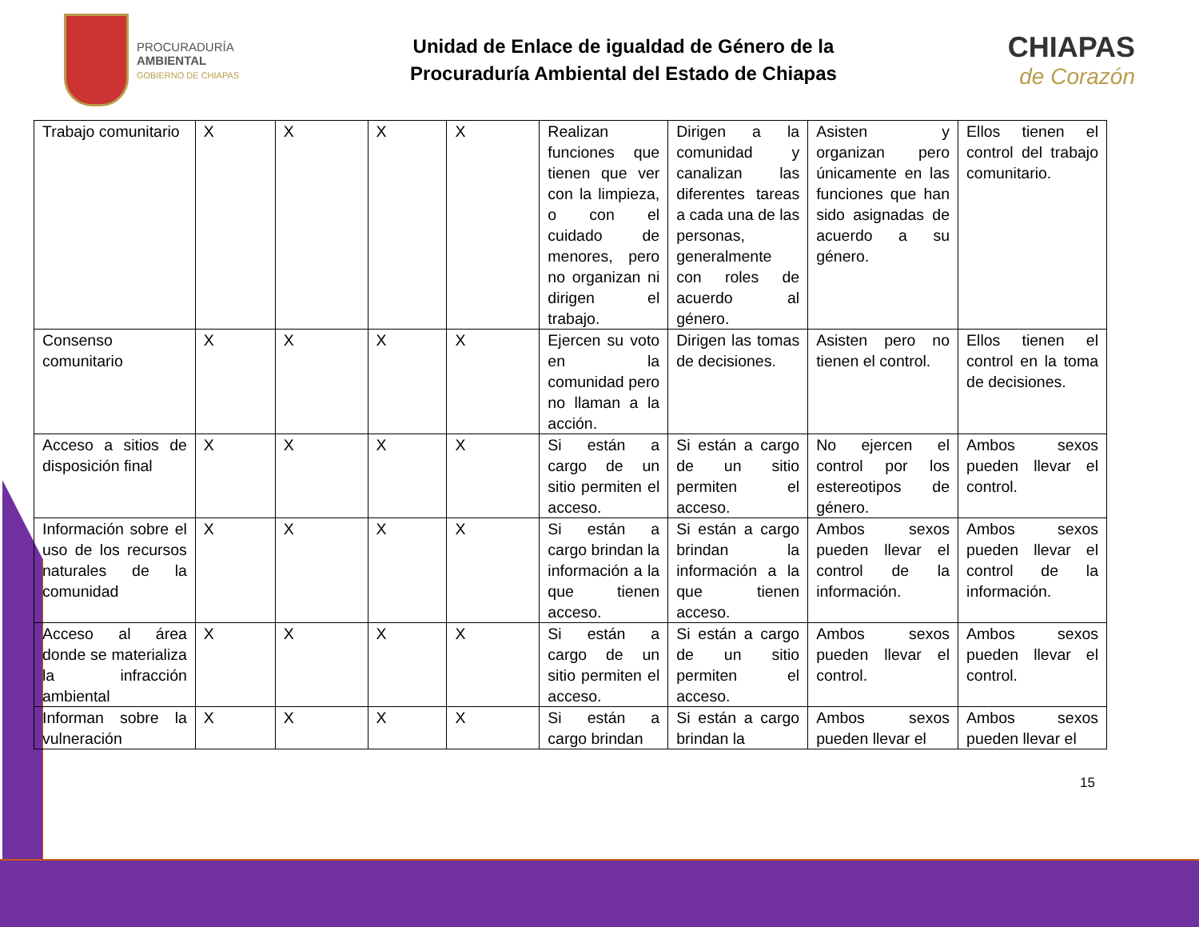PROCURADURÍA
AMBIENTAL
GOBIERNO DE CHIAPAS
Unidad de Enlace de igualdad de Género de la
Procuraduría Ambiental del Estado de Chiapas
CHIAPAS
de Corazón
| Trabajo comunitario | X | X | X | X | Realizan funciones que tienen que ver con la limpieza, o con el cuidado de menores, pero no organizan ni dirigen el trabajo. | Dirigen a la comunidad y canalizan las diferentes tareas a cada una de las personas, generalmente con roles de acuerdo al género. | Asisten y organizan pero únicamente en las funciones que han sido asignadas de acuerdo a su género. | Ellos tienen el control del trabajo comunitario. |
| Consenso comunitario | X | X | X | X | Ejercen su voto en la comunidad pero no llaman a la acción. | Dirigen las tomas de decisiones. | Asisten pero no tienen el control. | Ellos tienen el control en la toma de decisiones. |
| Acceso a sitios de disposición final | X | X | X | X | Si están a cargo de un sitio permiten el acceso. | Si están a cargo de un sitio permiten el acceso. | No ejercen el control por los estereotipos de género. | Ambos sexos pueden llevar el control. |
| Información sobre el uso de los recursos naturales de la comunidad | X | X | X | X | Si están a cargo brindan la información a la que tienen acceso. | Si están a cargo brindan la información a la que tienen acceso. | Ambos sexos pueden llevar el control de la información. | Ambos sexos pueden llevar el control de la información. |
| Acceso al área donde se materializa la infracción ambiental | X | X | X | X | Si están a cargo de un sitio permiten el acceso. | Si están a cargo de un sitio permiten el acceso. | Ambos sexos pueden llevar el control. | Ambos sexos pueden llevar el control. |
| Informan sobre la vulneración | X | X | X | X | Si están a cargo brindan | Si están a cargo brindan la | Ambos sexos pueden llevar el | Ambos sexos pueden llevar el |
15